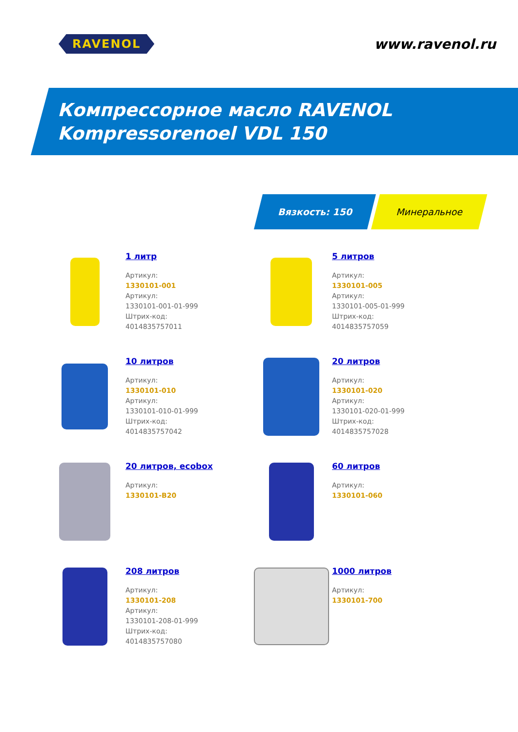RAVENOL
www.ravenol.ru
Компрессорное масло RAVENOL
Kompressorenoel VDL 150
Вязкость: 150 Минеральное
1 литр
Артикул:
1330101-001
Артикул:
1330101-001-01-999
Штрих-код:
4014835757011
5 литров
Артикул:
1330101-005
Артикул:
1330101-005-01-999
Штрих-код:
4014835757059
10 литров
Артикул:
1330101-010
Артикул:
1330101-010-01-999
Штрих-код:
4014835757042
20 литров
Артикул:
1330101-020
Артикул:
1330101-020-01-999
Штрих-код:
4014835757028
20 литров, ecobox
Артикул:
1330101-B20
60 литров
Артикул:
1330101-060
208 литров
Артикул:
1330101-208
Артикул:
1330101-208-01-999
Штрих-код:
4014835757080
1000 литров
Артикул:
1330101-700